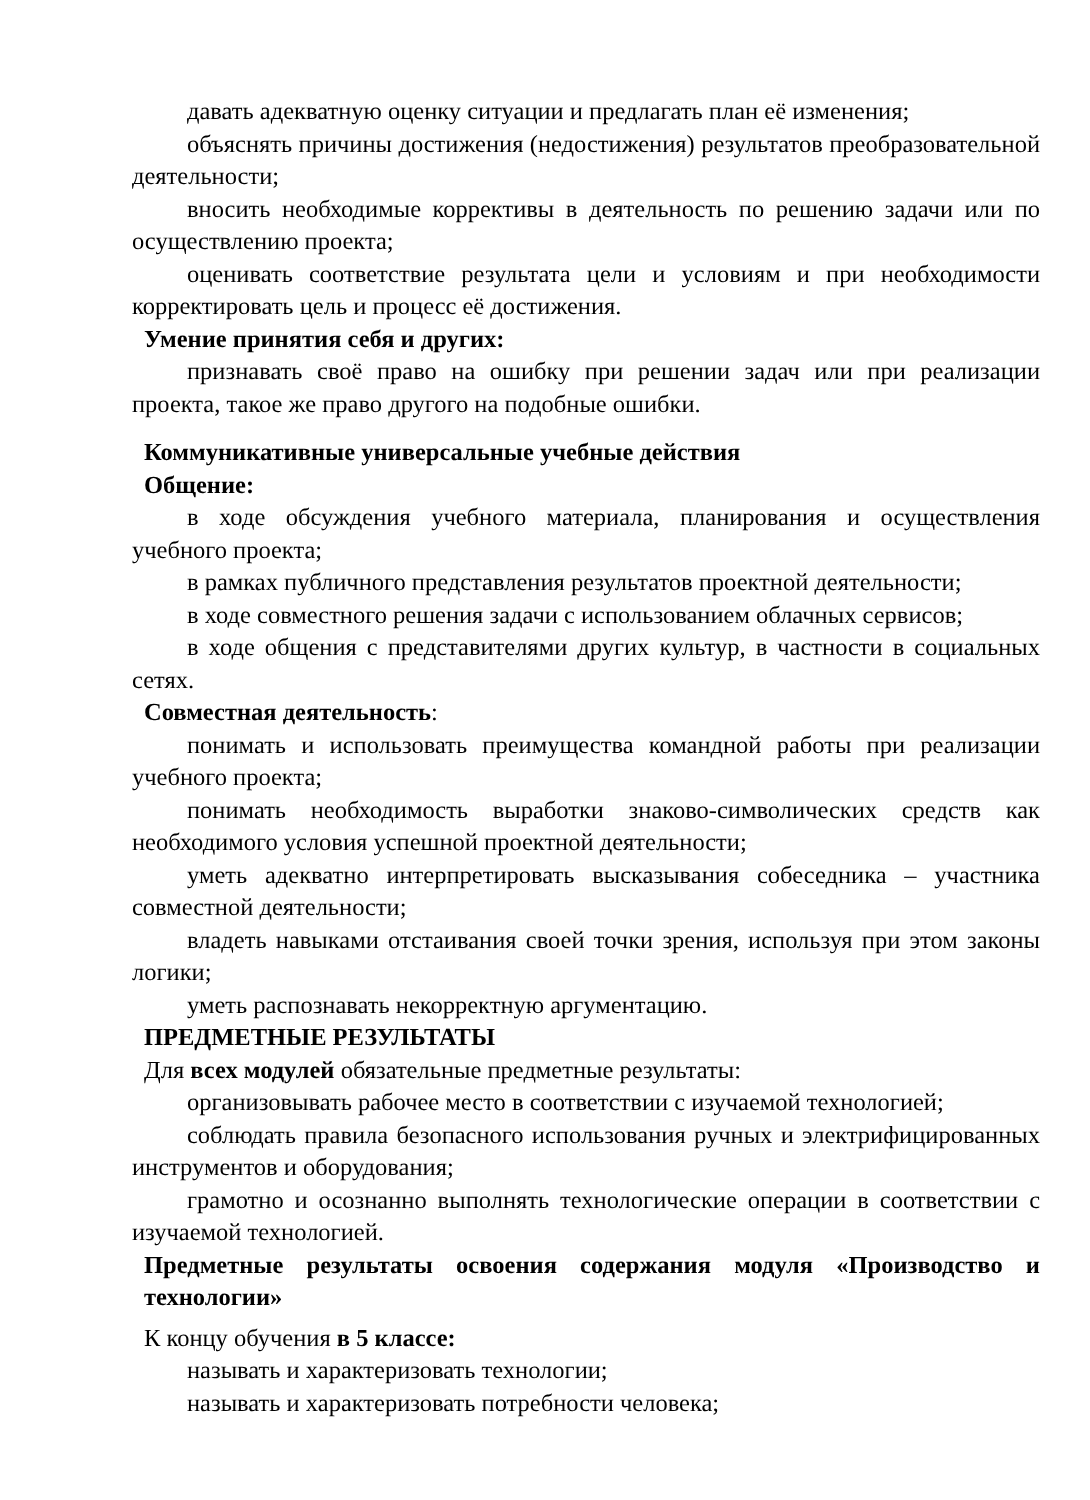давать адекватную оценку ситуации и предлагать план её изменения;
объяснять причины достижения (недостижения) результатов преобразовательной деятельности;
вносить необходимые коррективы в деятельность по решению задачи или по осуществлению проекта;
оценивать соответствие результата цели и условиям и при необходимости корректировать цель и процесс её достижения.
Умение принятия себя и других:
признавать своё право на ошибку при решении задач или при реализации проекта, такое же право другого на подобные ошибки.
Коммуникативные универсальные учебные действия
Общение:
в ходе обсуждения учебного материала, планирования и осуществления учебного проекта;
в рамках публичного представления результатов проектной деятельности;
в ходе совместного решения задачи с использованием облачных сервисов;
в ходе общения с представителями других культур, в частности в социальных сетях.
Совместная деятельность:
понимать и использовать преимущества командной работы при реализации учебного проекта;
понимать необходимость выработки знаково-символических средств как необходимого условия успешной проектной деятельности;
уметь адекватно интерпретировать высказывания собеседника – участника совместной деятельности;
владеть навыками отстаивания своей точки зрения, используя при этом законы логики;
уметь распознавать некорректную аргументацию.
ПРЕДМЕТНЫЕ РЕЗУЛЬТАТЫ
Для всех модулей обязательные предметные результаты:
организовывать рабочее место в соответствии с изучаемой технологией;
соблюдать правила безопасного использования ручных и электрифицированных инструментов и оборудования;
грамотно и осознанно выполнять технологические операции в соответствии с изучаемой технологией.
Предметные результаты освоения содержания модуля «Производство и технологии»
К концу обучения в 5 классе:
называть и характеризовать технологии;
называть и характеризовать потребности человека;